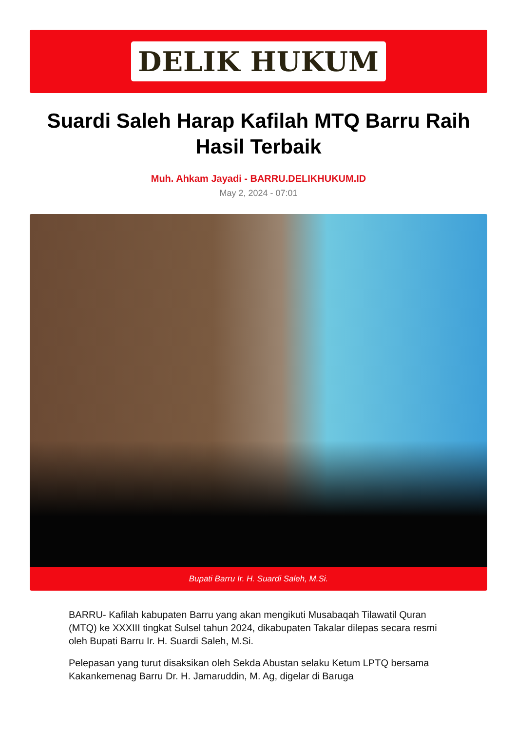DELIK HUKUM
Suardi Saleh Harap Kafilah MTQ Barru Raih Hasil Terbaik
Muh. Ahkam Jayadi - BARRU.DELIKHUKUM.ID
May 2, 2024 - 07:01
Bupati Barru Ir. H. Suardi Saleh, M.Si.
BARRU- Kafilah kabupaten Barru yang akan mengikuti Musabaqah Tilawatil Quran (MTQ) ke XXXIII tingkat Sulsel tahun 2024, dikabupaten Takalar dilepas secara resmi oleh Bupati Barru Ir. H. Suardi Saleh, M.Si.
Pelepasan yang turut disaksikan oleh Sekda Abustan selaku Ketum LPTQ bersama Kakankemenag Barru Dr. H. Jamaruddin, M. Ag, digelar di Baruga